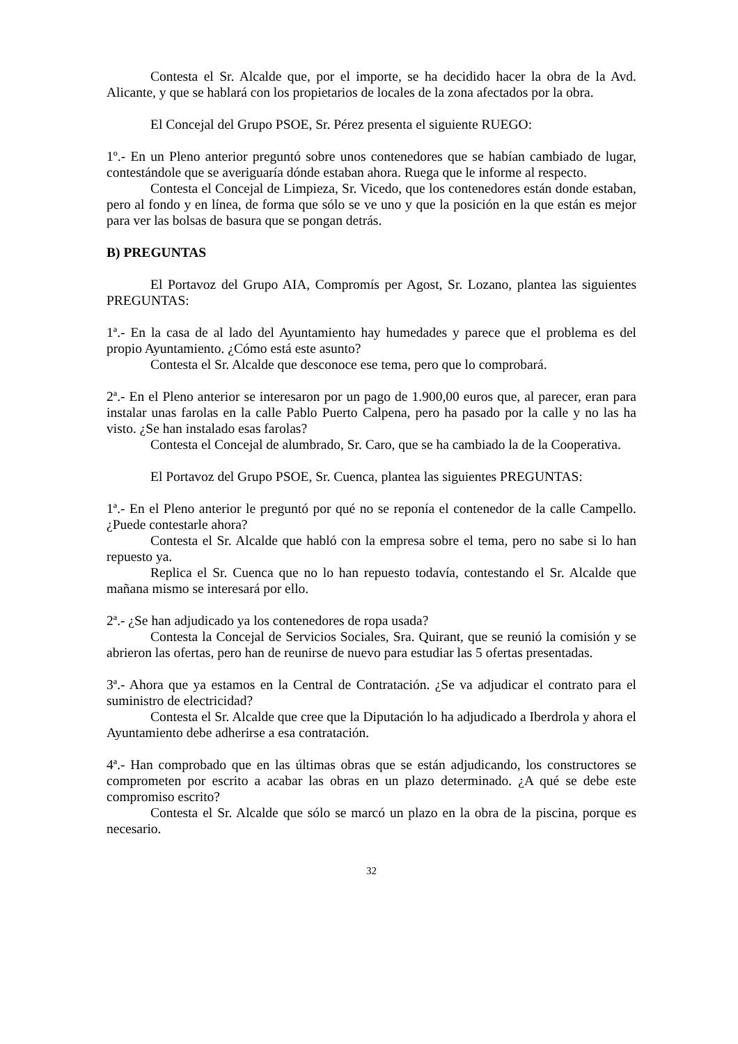Contesta el Sr. Alcalde que, por el importe, se ha decidido hacer la obra de la Avd. Alicante, y que se hablará con los propietarios de locales de la zona afectados por la obra.
El Concejal del Grupo PSOE, Sr. Pérez presenta el siguiente RUEGO:
1º.- En un Pleno anterior preguntó sobre unos contenedores que se habían cambiado de lugar, contestándole que se averiguaría dónde estaban ahora. Ruega que le informe al respecto.
Contesta el Concejal de Limpieza, Sr. Vicedo, que los contenedores están donde estaban, pero al fondo y en línea, de forma que sólo se ve uno y que la posición en la que están es mejor para ver las bolsas de basura que se pongan detrás.
B) PREGUNTAS
El Portavoz del Grupo AIA, Compromís per Agost, Sr. Lozano, plantea las siguientes PREGUNTAS:
1ª.- En la casa de al lado del Ayuntamiento hay humedades y parece que el problema es del propio Ayuntamiento. ¿Cómo está este asunto?
Contesta el Sr. Alcalde que desconoce ese tema, pero que lo comprobará.
2ª.- En el Pleno anterior se interesaron por un pago de 1.900,00 euros que, al parecer, eran para instalar unas farolas en la calle Pablo Puerto Calpena, pero ha pasado por la calle y no las ha visto. ¿Se han instalado esas farolas?
Contesta el Concejal de alumbrado, Sr. Caro, que se ha cambiado la de la Cooperativa.
El Portavoz del Grupo PSOE, Sr. Cuenca, plantea las siguientes PREGUNTAS:
1ª.- En el Pleno anterior le preguntó por qué no se reponía el contenedor de la calle Campello. ¿Puede contestarle ahora?
Contesta el Sr. Alcalde que habló con la empresa sobre el tema, pero no sabe si lo han repuesto ya.
Replica el Sr. Cuenca que no lo han repuesto todavía, contestando el Sr. Alcalde que mañana mismo se interesará por ello.
2ª.- ¿Se han adjudicado ya los contenedores de ropa usada?
Contesta la Concejal de Servicios Sociales, Sra. Quirant, que se reunió la comisión y se abrieron las ofertas, pero han de reunirse de nuevo para estudiar las 5 ofertas presentadas.
3ª.- Ahora que ya estamos en la Central de Contratación. ¿Se va adjudicar el contrato para el suministro de electricidad?
Contesta el Sr. Alcalde que cree que la Diputación lo ha adjudicado a Iberdrola y ahora el Ayuntamiento debe adherirse a esa contratación.
4ª.- Han comprobado que en las últimas obras que se están adjudicando, los constructores se comprometen por escrito a acabar las obras en un plazo determinado. ¿A qué se debe este compromiso escrito?
Contesta el Sr. Alcalde que sólo se marcó un plazo en la obra de la piscina, porque es necesario.
32